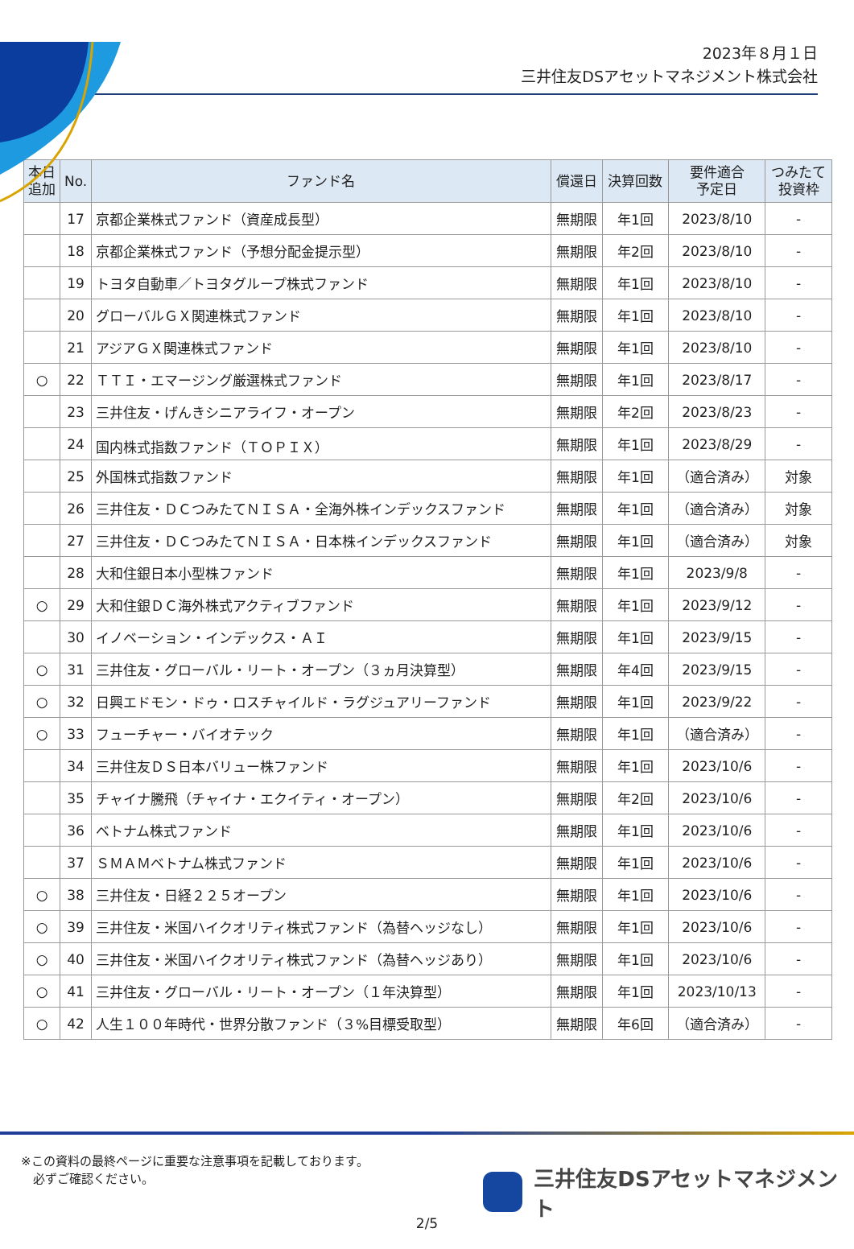2023年８月１日
三井住友DSアセットマネジメント株式会社
| 本日 追加 | No. | ファンド名 | 償還日 | 決算回数 | 要件適合 予定日 | つみたて 投資枠 |
| --- | --- | --- | --- | --- | --- | --- |
| | 17 | 京都企業株式ファンド（資産成長型） | 無期限 | 年1回 | 2023/8/10 | - |
| | 18 | 京都企業株式ファンド（予想分配金提示型） | 無期限 | 年2回 | 2023/8/10 | - |
| | 19 | トヨタ自動車／トヨタグループ株式ファンド | 無期限 | 年1回 | 2023/8/10 | - |
| | 20 | グローバルＧＸ関連株式ファンド | 無期限 | 年1回 | 2023/8/10 | - |
| | 21 | アジアＧＸ関連株式ファンド | 無期限 | 年1回 | 2023/8/10 | - |
| ○ | 22 | ＴＴＩ・エマージング厳選株式ファンド | 無期限 | 年1回 | 2023/8/17 | - |
| | 23 | 三井住友・げんきシニアライフ・オープン | 無期限 | 年2回 | 2023/8/23 | - |
| | 24 | 国内株式指数ファンド（ＴＯＰＩＸ） | 無期限 | 年1回 | 2023/8/29 | - |
| | 25 | 外国株式指数ファンド | 無期限 | 年1回 | （適合済み） | 対象 |
| | 26 | 三井住友・ＤＣつみたてＮＩＳＡ・全海外株インデックスファンド | 無期限 | 年1回 | （適合済み） | 対象 |
| | 27 | 三井住友・ＤＣつみたてＮＩＳＡ・日本株インデックスファンド | 無期限 | 年1回 | （適合済み） | 対象 |
| | 28 | 大和住銀日本小型株ファンド | 無期限 | 年1回 | 2023/9/8 | - |
| ○ | 29 | 大和住銀ＤＣ海外株式アクティブファンド | 無期限 | 年1回 | 2023/9/12 | - |
| | 30 | イノベーション・インデックス・ＡＩ | 無期限 | 年1回 | 2023/9/15 | - |
| ○ | 31 | 三井住友・グローバル・リート・オープン（３ヵ月決算型） | 無期限 | 年4回 | 2023/9/15 | - |
| ○ | 32 | 日興エドモン・ドゥ・ロスチャイルド・ラグジュアリーファンド | 無期限 | 年1回 | 2023/9/22 | - |
| ○ | 33 | フューチャー・バイオテック | 無期限 | 年1回 | （適合済み） | - |
| | 34 | 三井住友ＤＳ日本バリュー株ファンド | 無期限 | 年1回 | 2023/10/6 | - |
| | 35 | チャイナ騰飛（チャイナ・エクイティ・オープン） | 無期限 | 年2回 | 2023/10/6 | - |
| | 36 | ベトナム株式ファンド | 無期限 | 年1回 | 2023/10/6 | - |
| | 37 | ＳＭＡＭベトナム株式ファンド | 無期限 | 年1回 | 2023/10/6 | - |
| ○ | 38 | 三井住友・日経２２５オープン | 無期限 | 年1回 | 2023/10/6 | - |
| ○ | 39 | 三井住友・米国ハイクオリティ株式ファンド（為替ヘッジなし） | 無期限 | 年1回 | 2023/10/6 | - |
| ○ | 40 | 三井住友・米国ハイクオリティ株式ファンド（為替ヘッジあり） | 無期限 | 年1回 | 2023/10/6 | - |
| ○ | 41 | 三井住友・グローバル・リート・オープン（１年決算型） | 無期限 | 年1回 | 2023/10/13 | - |
| ○ | 42 | 人生１００年時代・世界分散ファンド（３%目標受取型） | 無期限 | 年6回 | （適合済み） | - |
※この資料の最終ページに重要な注意事項を記載しております。
　必ずご確認ください。
三井住友DSアセットマネジメント
2/5